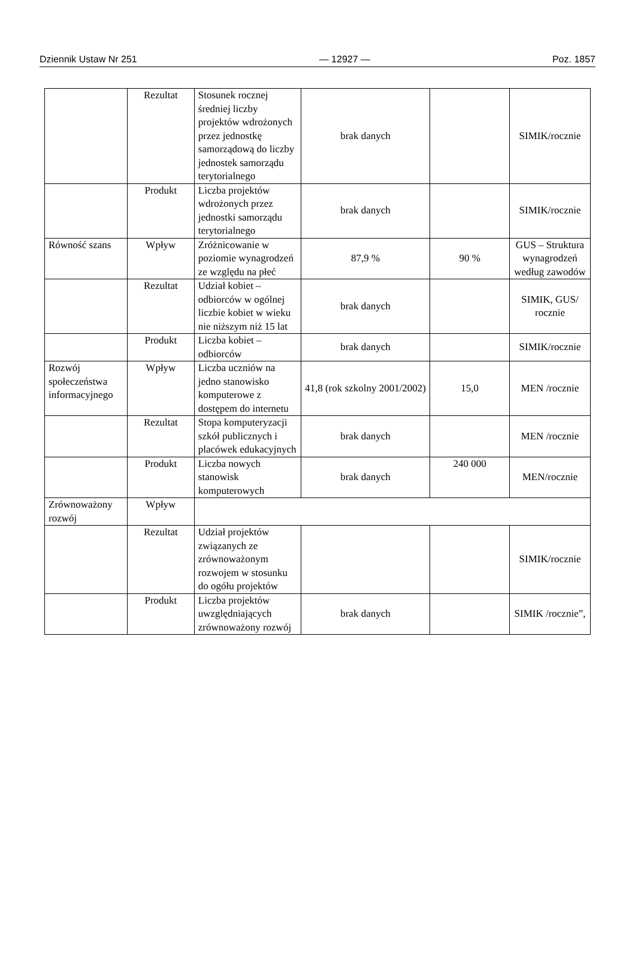Dziennik Ustaw Nr 251 — 12927 — Poz. 1857
| | Rezultat | Stosunek rocznej średniej liczby projektów wdrożonych przez jednostkę samorządową do liczby jednostek samorządu terytorialnego | brak danych | | SIMIK/rocznie |
| | Produkt | Liczba projektów wdrożonych przez jednostki samorządu terytorialnego | brak danych | | SIMIK/rocznie |
| Równość szans | Wpływ | Zróżnicowanie w poziomie wynagrodzeń ze względu na płeć | 87,9 % | 90 % | GUS – Struktura wynagrodzeń według zawodów |
| | Rezultat | Udział kobiet – odbiorców w ogólnej liczbie kobiet w wieku nie niższym niż 15 lat | brak danych | | SIMIK, GUS/ rocznie |
| | Produkt | Liczba kobiet – odbiorców | brak danych | | SIMIK/rocznie |
| Rozwój społeczeństwa informacyjnego | Wpływ | Liczba uczniów na jedno stanowisko komputerowe z dostępem do internetu | 41,8 (rok szkolny 2001/2002) | 15,0 | MEN /rocznie |
| | Rezultat | Stopa komputeryzacji szkół publicznych i placówek edukacyjnych | brak danych | | MEN /rocznie |
| | Produkt | Liczba nowych stanowisk komputerowych | brak danych | 240 000 | MEN/rocznie |
| Zrównoważony rozwój | Wpływ | | | | |
| | Rezultat | Udział projektów związanych ze zrównoważonym rozwojem w stosunku do ogółu projektów | | | SIMIK/rocznie |
| | Produkt | Liczba projektów uwzględniających zrównoważony rozwój | brak danych | | SIMIK /rocznie”, |